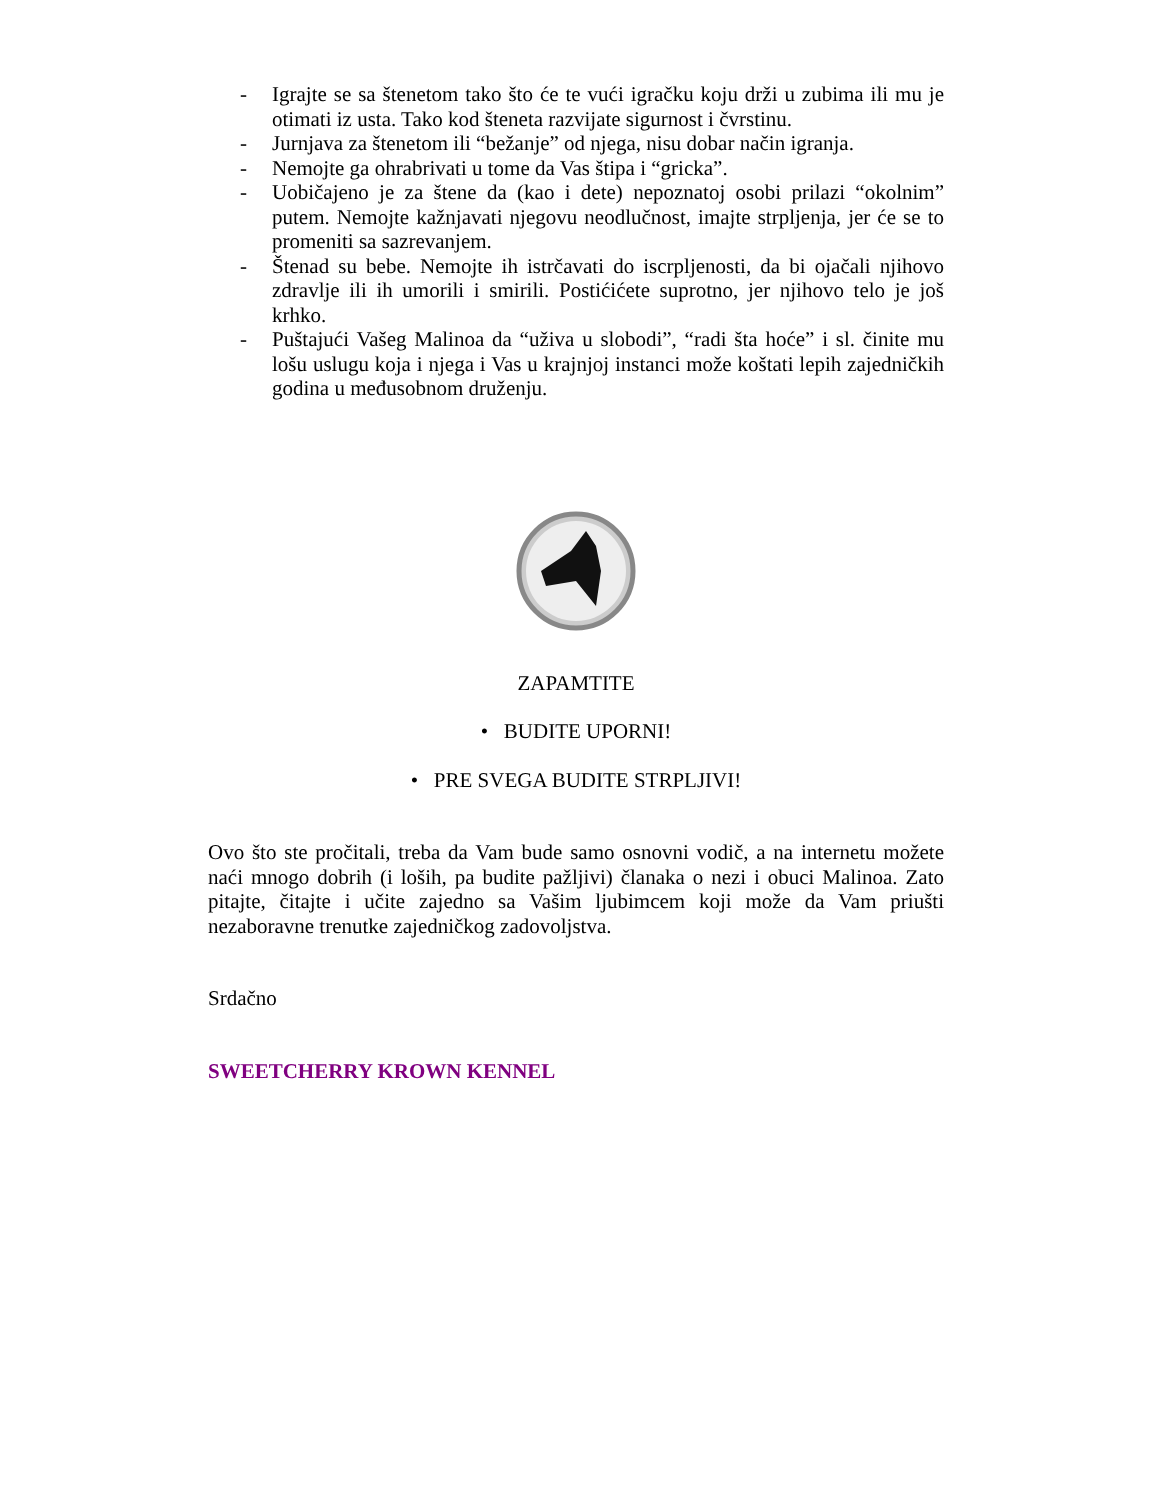- Igrajte se sa štenetom tako što će te vući igračku koju drži u zubima ili mu je otimati iz usta. Tako kod šteneta razvijate sigurnost i čvrstinu.
- Jurnjava za štenetom ili “bežanje” od njega, nisu dobar način igranja.
- Nemojte ga ohrabrivati u tome da Vas štipa i “gricka”.
- Uobičajeno je za štene da (kao i dete) nepoznatoj osobi prilazi “okolnim” putem. Nemojte kažnjavati njegovu neodlučnost, imajte strpljenja, jer će se to promeniti sa sazrevanjem.
- Štenad su bebe. Nemojte ih istrčavati do iscrpljenosti, da bi ojačali njihovo zdravlje ili ih umorili i smirili. Postićićete suprotno, jer njihovo telo je još krhko.
- Puštajući Vašeg Malinoa da “uživa u slobodi”, “radi šta hoće” i sl. činite mu lošu uslugu koja i njega i Vas u krajnjoj instanci može koštati lepih zajedničkih godina u međusobnom druženju.
ZAPAMTITE
• BUDITE UPORNI!
• PRE SVEGA BUDITE STRPLJIVI!
Ovo što ste pročitali, treba da Vam bude samo osnovni vodič, a na internetu možete naći mnogo dobrih (i loših, pa budite pažljivi) članaka o nezi i obuci Malinoa. Zato pitajte, čitajte i učite zajedno sa Vašim ljubimcem koji može da Vam priušti nezaboravne trenutke zajedničkog zadovoljstva.
Srdačno
SWEETCHERRY KROWN KENNEL